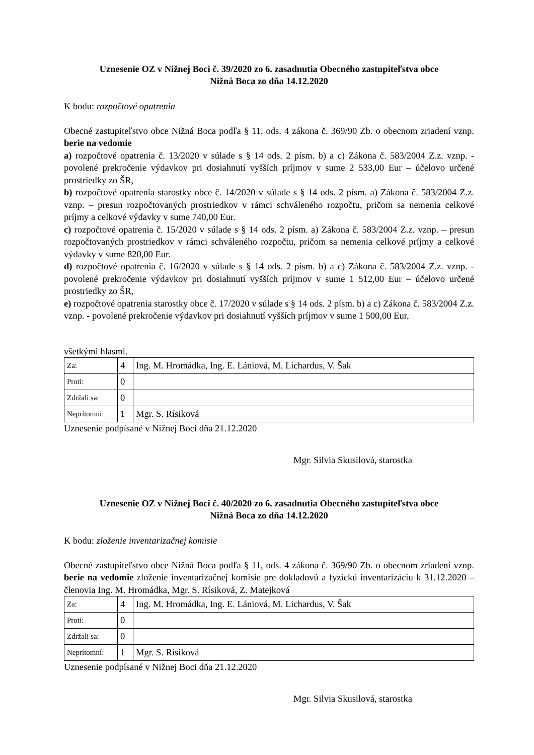Uznesenie OZ v Nižnej Boci č. 39/2020 zo 6. zasadnutia Obecného zastupiteľstva obce
Nižná Boca zo dňa 14.12.2020
K bodu: rozpočtové opatrenia
Obecné zastupiteľstvo obce Nižná Boca podľa § 11, ods. 4 zákona č. 369/90 Zb. o obecnom zriadení vznp. berie na vedomie
a) rozpočtové opatrenia č. 13/2020 v súlade s § 14 ods. 2 písm. b) a c) Zákona č. 583/2004 Z.z. vznp. - povolené prekročenie výdavkov pri dosiahnutí vyšších príjmov v sume 2 533,00 Eur – účelovo určené prostriedky zo ŠR,
b) rozpočtové opatrenia starostky obce č. 14/2020 v súlade s § 14 ods. 2 písm. a) Zákona č. 583/2004 Z.z. vznp. – presun rozpočtovaných prostriedkov v rámci schváleného rozpočtu, pričom sa nemenia celkové príjmy a celkové výdavky v sume 740,00 Eur.
c) rozpočtové opatrenia č. 15/2020 v súlade s § 14 ods. 2 písm. a) Zákona č. 583/2004 Z.z. vznp. – presun rozpočtovaných prostriedkov v rámci schváleného rozpočtu, pričom sa nemenia celkové príjmy a celkové výdavky v sume 820,00 Eur.
d) rozpočtové opatrenia č. 16/2020 v súlade s § 14 ods. 2 písm. b) a c) Zákona č. 583/2004 Z.z. vznp. - povolené prekročenie výdavkov pri dosiahnutí vyšších príjmov v sume 1 512,00 Eur – účelovo určené prostriedky zo ŠR,
e) rozpočtové opatrenia starostky obce č. 17/2020 v súlade s § 14 ods. 2 písm. b) a c) Zákona č. 583/2004 Z.z. vznp. - povolené prekročenie výdavkov pri dosiahnutí vyšších príjmov v sume 1 500,00 Eur,
všetkými hlasmi.
| Za: | 4 | Ing. M. Hromádka, Ing. E. Lániová, M. Lichardus, V. Šak |
| Proti: | 0 | |
| Zdržali sa: | 0 | |
| Neprítomní: | 1 | Mgr. S. Rísiková |
Uznesenie podpísané v Nižnej Boci dňa 21.12.2020
Mgr. Silvia Skusilová, starostka
Uznesenie OZ v Nižnej Boci č. 40/2020 zo 6. zasadnutia Obecného zastupiteľstva obce
Nižná Boca zo dňa 14.12.2020
K bodu: zloženie inventarizačnej komisie
Obecné zastupiteľstvo obce Nižná Boca podľa § 11, ods. 4 zákona č. 369/90 Zb. o obecnom zriadení vznp. berie na vedomie zloženie inventarizačnej komisie pre dokladovú a fyzickú inventarizáciu k 31.12.2020 – členovia Ing. M. Hromádka, Mgr. S. Rísiková, Z. Matejková
| Za: | 4 | Ing. M. Hromádka, Ing. E. Lániová, M. Lichardus, V. Šak |
| Proti: | 0 | |
| Zdržali sa: | 0 | |
| Neprítomní: | 1 | Mgr. S. Rísiková |
Uznesenie podpísané v Nižnej Boci dňa 21.12.2020
Mgr. Silvia Skusilová, starostka